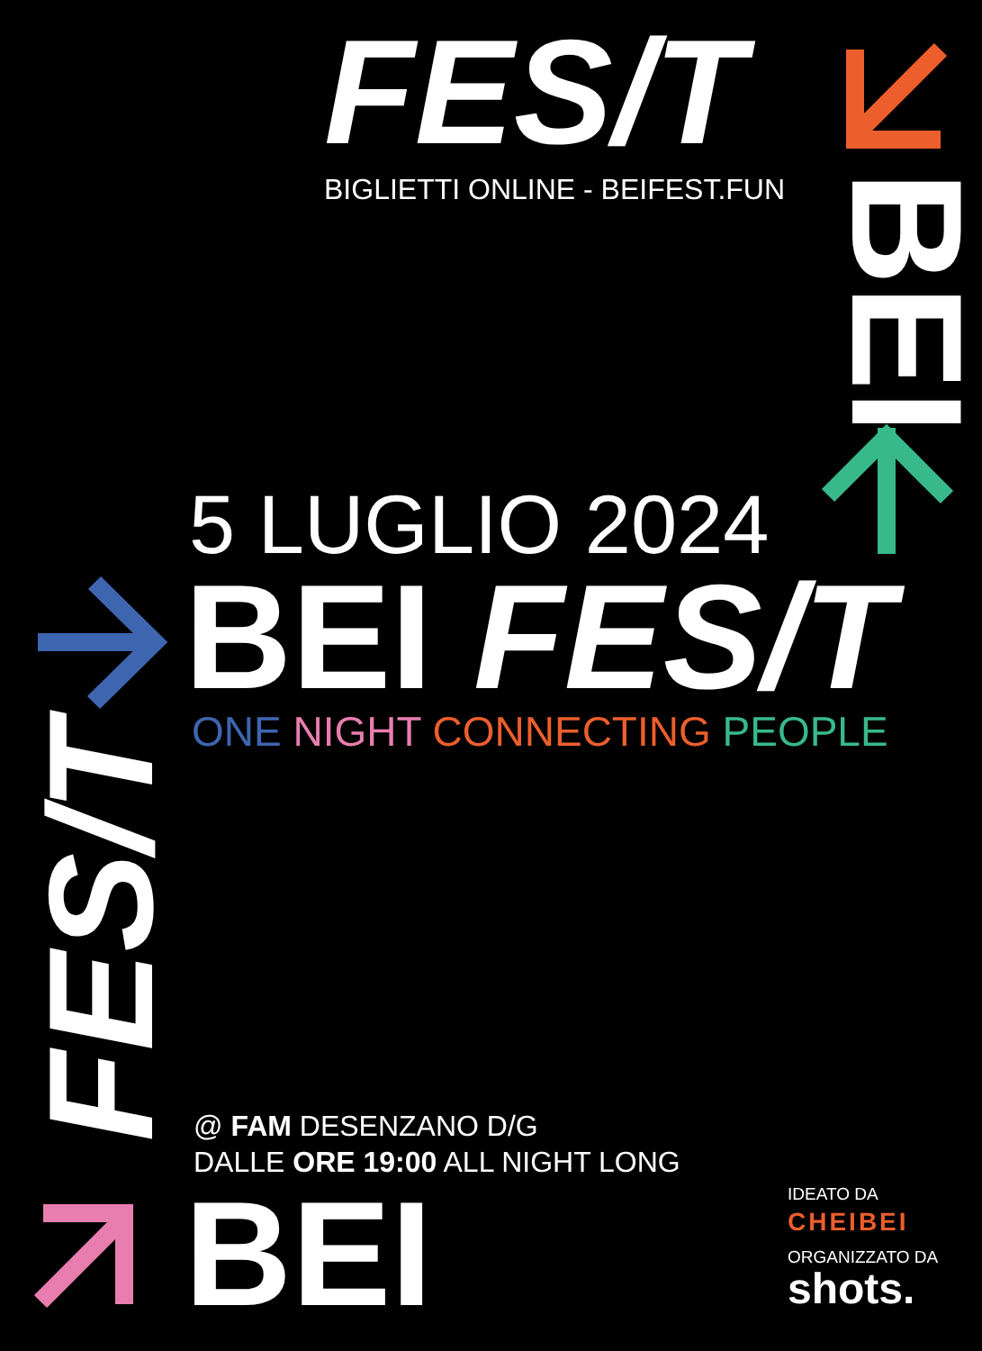FES/T BIGLIETTI ONLINE - BEIFEST.FUN
BEI
5 LUGLIO 2024
BEI FES/T ONE NIGHT CONNECTING PEOPLE
FES/T
@ FAM DESENZANO D/G
DALLE ORE 19:00 ALL NIGHT LONG
BEI
IDEATO DA
CHEIBEI
ORGANIZZATO DA
shots.